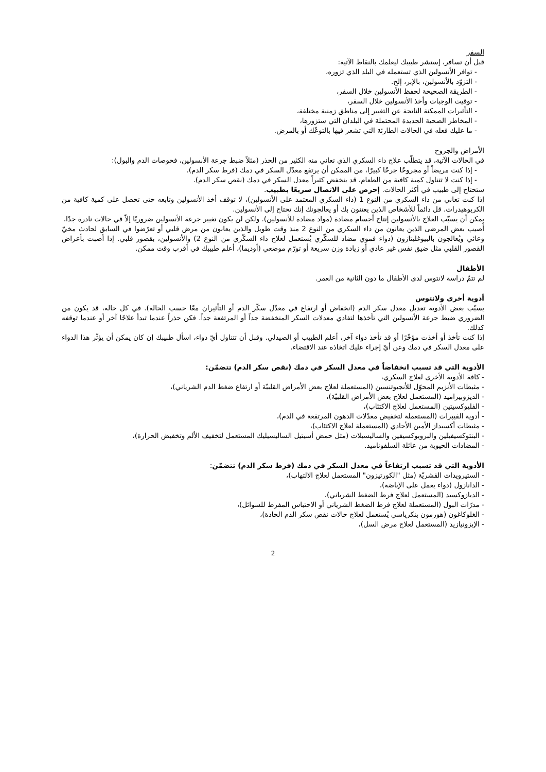السفر
قبل أن تسافر، إستشر طبيبك ليعلمك بالنقاط الآتية:
- توافر الأنسولين الذي تستعمله في البلد الذي تزوره،
- التزوّد بالأنسولين، بالإبر، إلخ.
- الطريقة الصحيحة لحفظ الأنسولين خلال السفر،
- توقيت الوجبات وأخذ الأنسولين خلال السفر،
- التأثيرات الممكنة الناتجة عن التغيير إلى مناطق زمنية مختلفة،
- المخاطر الصحية الجديدة المحتملة في البلدان التي ستزورها،
- ما عليك فعله في الحالات الطارئة التي تشعر فيها بالتوعّك أو بالمرض.
الأمراض والجروح
في الحالات الآتية، قد يتطلّب علاج داء السكري الذي تعاني منه الكثير من الحذر (مثلاً ضبط جرعة الأنسولين، فحوصات الدم والبول):
- إذا كنت مريضاً أو مجروحًا جرحًا كبيرًا، من الممكن أن يرتفع معدّل السكر في دمك (فرط سكر الدم).
- إذا كنت لا تتناول كمية كافية من الطعام، قد ينخفض كثيراً معدل السكر في دمك (نقص سكر الدم).
ستحتاج إلى طبيب في أكثر الحالات. إحرص على الاتصال سريعًا بطبيب.
إذا كنت تعاني من داء السكري من النوع 1 (داء السكري المعتمد على الأنسولين)، لا توقف أخذ الأنسولين وتابعه حتى تحصل على كمية كافية من الكربوهيدرات. قل دائماً للأشخاص الذين يعتنون بك أو يعالجونك إنك تحتاج إلى الأنسولين.
يمكن أن يسبّب العلاج بالأنسولين إنتاج أجسام مضادة (مواد مضادة للأنسولين). ولكن لن يكون تغيير جرعة الأنسولين ضروريًا إلاّ في حالات نادرة جدًا.
أُصيب بعض المرضى الذين يعانون من داء السكري من النوع 2 منذ وقت طويل والذين يعانون من مرض قلبي أو تعرّضوا في السابق لحادث مخيّ وعائي ويُعالجون بالبيوغليتازون (دواء فموي مضاد للسكّري يُستعمل لعلاج داء السكّري من النوع 2) والأنسولين، بقصور قلبي. إذا أصبت بأعراض القصور القلبي مثل ضيق نفس غير عادي أو زيادة وزن سريعة أو تورّم موضعي (أوديما)، أعلم طبيبك في أقرب وقت ممكن.
الأطفال
لم تتمّ دراسة لانتوس لدى الأطفال ما دون الثانية من العمر.
أدوية أخرى ولانتوس
يسبّب بعض الأدوية تعديل معدل سكر الدم (انخفاض أو ارتفاع في معدّل سكّر الدم أو التأثيران معًا حسب الحالة). في كل حالة، قد يكون من الضروري ضبط جرعة الأنسولين التي تأخذها لتفادي معدلات السكر المنخفضة جداً أو المرتفعة جداً. فكن حذراً عندما تبدأ علاجًا آخر أو عندما توقفه كذلك.
إذا كنت تأخذ أو أخذت مؤخّرًا أو قد تأخذ دواء آخر، أعلم الطبيب أو الصيدلي. وقبل أن تتناول أيّ دواء، اسأل طبيبك إن كان يمكن أن يؤثّر هذا الدواء على معدل السكر في دمك وعن أيّ إجراء عليك اتخاذه عند الاقتضاء.
الأدوية التي قد تسبب انخفاضاً في معدل السكر في دمك (نقص سكر الدم) تتضمّن:
- كافة الأدوية الأخرى لعلاج السكري،
- مثبطات الأنزيم المحوّل للأنجيوتنسين (المستعملة لعلاج بعض الأمراض القلبيّة أو ارتفاع ضغط الدم الشرياني)،
- الديزوبيراميد (المستعمل لعلاج بعض الأمراض القلبيّة)،
- الفليوكسيتين (المستعمل لعلاج الاكتئاب)،
- أدوية الفيبرات (المستعملة لتخفيض معدّلات الدهون المرتفعة في الدم)،
- مثبطات أكسيداز الأمين الأحادي (المستعملة لعلاج الاكتئاب)،
- البنتوكسيفيلين والبروبوكسيفين والساليسيلات (مثل حمض أسيتيل الساليسيليك المستعمل لتخفيف الألم وتخفيض الحرارة)،
- المضادات الحيوية من عائلة السلفوناميد.
الأدوية التي قد تسبب ارتفاعاً في معدل السكر في دمك (فرط سكر الدم) تتضمّن:
- الستيرويدات القشريّة (مثل "الكورتيزون" المستعمل لعلاج الالتهاب)،
- الدانازول (دواء يعمل على الإباضة)،
- الديازوكسيد (المستعمل لعلاج فرط الضغط الشرياني)،
- مدرّات البول (المستعملة لعلاج فرط الضغط الشرياني أو الاحتباس المفرط للسوائل)،
- الغلوكاغون (هورمون بنكرياسي يُستعمل لعلاج حالات نقص سكر الدم الحادة)،
- الإيزونيازيد (المستعمل لعلاج مرض السل)،
2